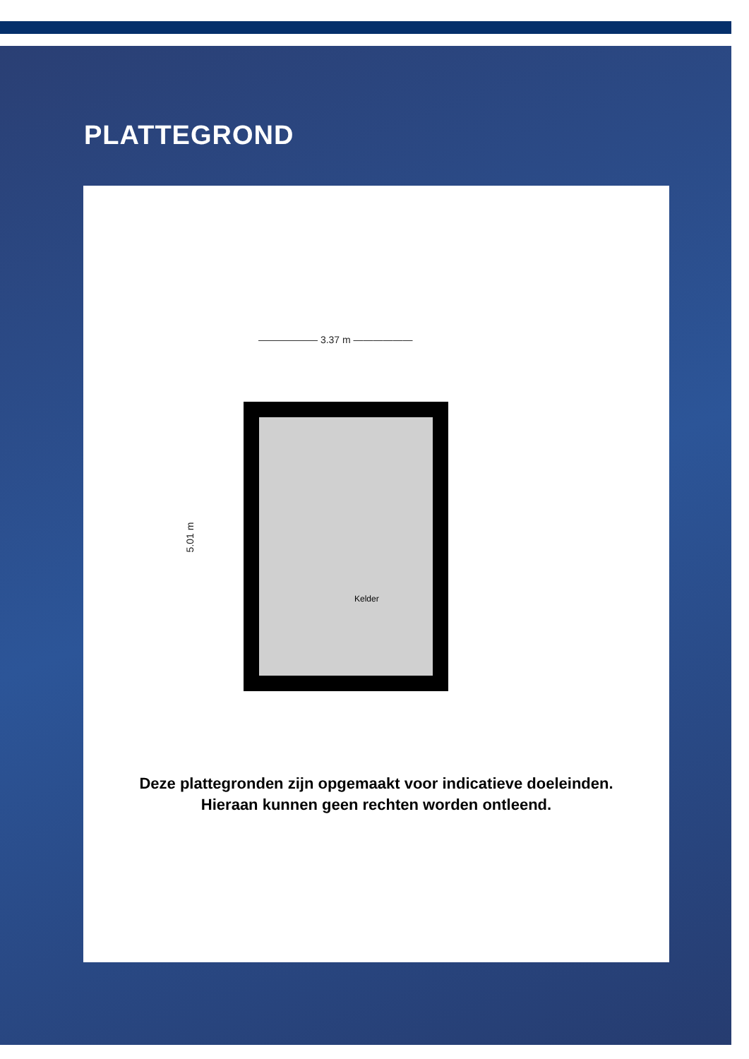PLATTEGROND
—————— 3.37 m ——————
5.01 m
Kelder
Deze plattegronden zijn opgemaakt voor indicatieve doeleinden.
Hieraan kunnen geen rechten worden ontleend.